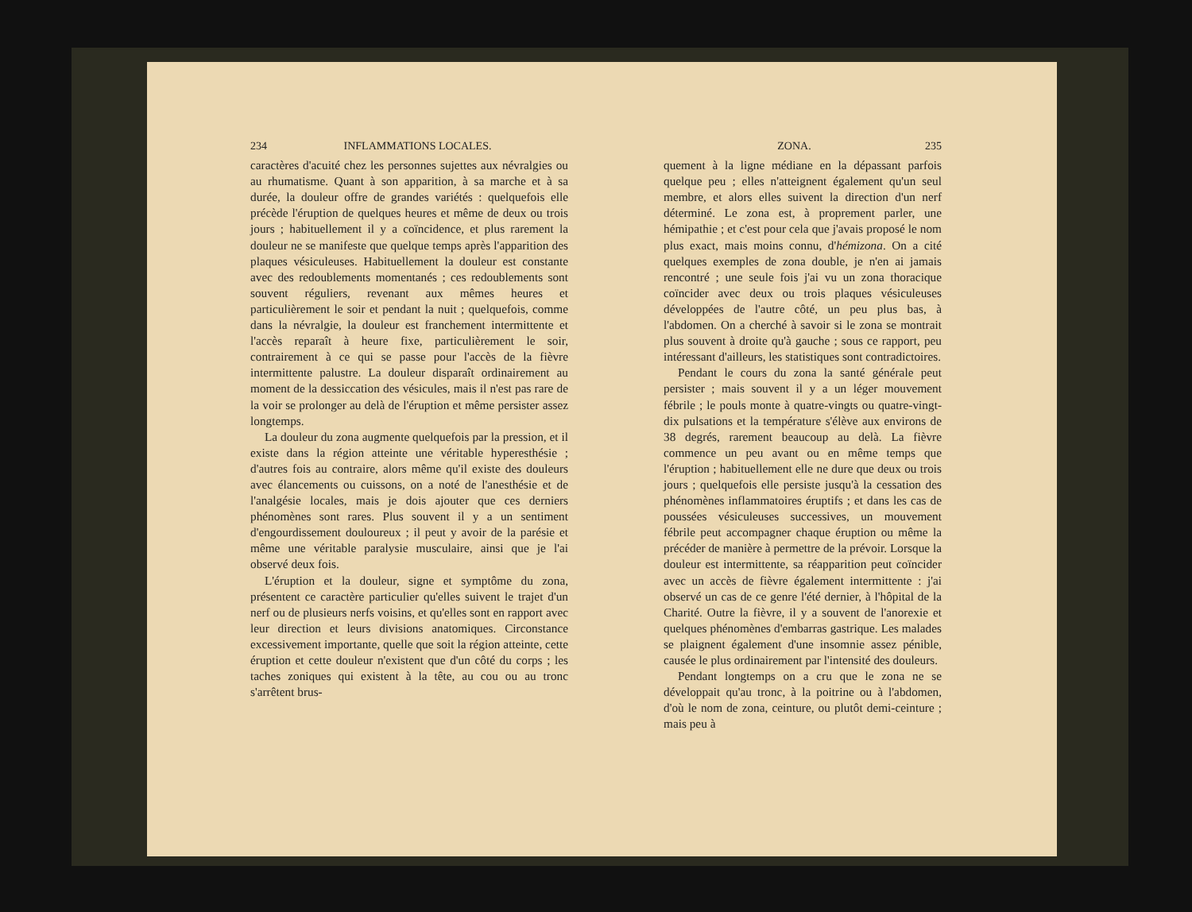234 INFLAMMATIONS LOCALES.
caractères d'acuité chez les personnes sujettes aux névralgies ou au rhumatisme. Quant à son apparition, à sa marche et à sa durée, la douleur offre de grandes variétés : quelquefois elle précède l'éruption de quelques heures et même de deux ou trois jours ; habituellement il y a coïncidence, et plus rarement la douleur ne se manifeste que quelque temps après l'apparition des plaques vésiculeuses. Habituellement la douleur est constante avec des redoublements momentanés ; ces redoublements sont souvent réguliers, revenant aux mêmes heures et particulièrement le soir et pendant la nuit ; quelquefois, comme dans la névralgie, la douleur est franchement intermittente et l'accès reparaît à heure fixe, particulièrement le soir, contrairement à ce qui se passe pour l'accès de la fièvre intermittente palustre. La douleur disparaît ordinairement au moment de la dessiccation des vésicules, mais il n'est pas rare de la voir se prolonger au delà de l'éruption et même persister assez longtemps.
La douleur du zona augmente quelquefois par la pression, et il existe dans la région atteinte une véritable hyperesthésie ; d'autres fois au contraire, alors même qu'il existe des douleurs avec élancements ou cuissons, on a noté de l'anesthésie et de l'analgésie locales, mais je dois ajouter que ces derniers phénomènes sont rares. Plus souvent il y a un sentiment d'engourdissement douloureux ; il peut y avoir de la parésie et même une véritable paralysie musculaire, ainsi que je l'ai observé deux fois.
L'éruption et la douleur, signe et symptôme du zona, présentent ce caractère particulier qu'elles suivent le trajet d'un nerf ou de plusieurs nerfs voisins, et qu'elles sont en rapport avec leur direction et leurs divisions anatomiques. Circonstance excessivement importante, quelle que soit la région atteinte, cette éruption et cette douleur n'existent que d'un côté du corps ; les taches zoniques qui existent à la tête, au cou ou au tronc s'arrêtent brus-
ZONA. 235
quement à la ligne médiane en la dépassant parfois quelque peu ; elles n'atteignent également qu'un seul membre, et alors elles suivent la direction d'un nerf déterminé. Le zona est, à proprement parler, une hémipathie ; et c'est pour cela que j'avais proposé le nom plus exact, mais moins connu, d'hémizona. On a cité quelques exemples de zona double, je n'en ai jamais rencontré ; une seule fois j'ai vu un zona thoracique coïncider avec deux ou trois plaques vésiculeuses développées de l'autre côté, un peu plus bas, à l'abdomen. On a cherché à savoir si le zona se montrait plus souvent à droite qu'à gauche ; sous ce rapport, peu intéressant d'ailleurs, les statistiques sont contradictoires.
Pendant le cours du zona la santé générale peut persister ; mais souvent il y a un léger mouvement fébrile ; le pouls monte à quatre-vingts ou quatre-vingt-dix pulsations et la température s'élève aux environs de 38 degrés, rarement beaucoup au delà. La fièvre commence un peu avant ou en même temps que l'éruption ; habituellement elle ne dure que deux ou trois jours ; quelquefois elle persiste jusqu'à la cessation des phénomènes inflammatoires éruptifs ; et dans les cas de poussées vésiculeuses successives, un mouvement fébrile peut accompagner chaque éruption ou même la précéder de manière à permettre de la prévoir. Lorsque la douleur est intermittente, sa réapparition peut coïncider avec un accès de fièvre également intermittente : j'ai observé un cas de ce genre l'été dernier, à l'hôpital de la Charité. Outre la fièvre, il y a souvent de l'anorexie et quelques phénomènes d'embarras gastrique. Les malades se plaignent également d'une insomnie assez pénible, causée le plus ordinairement par l'intensité des douleurs.
Pendant longtemps on a cru que le zona ne se développait qu'au tronc, à la poitrine ou à l'abdomen, d'où le nom de zona, ceinture, ou plutôt demi-ceinture ; mais peu à